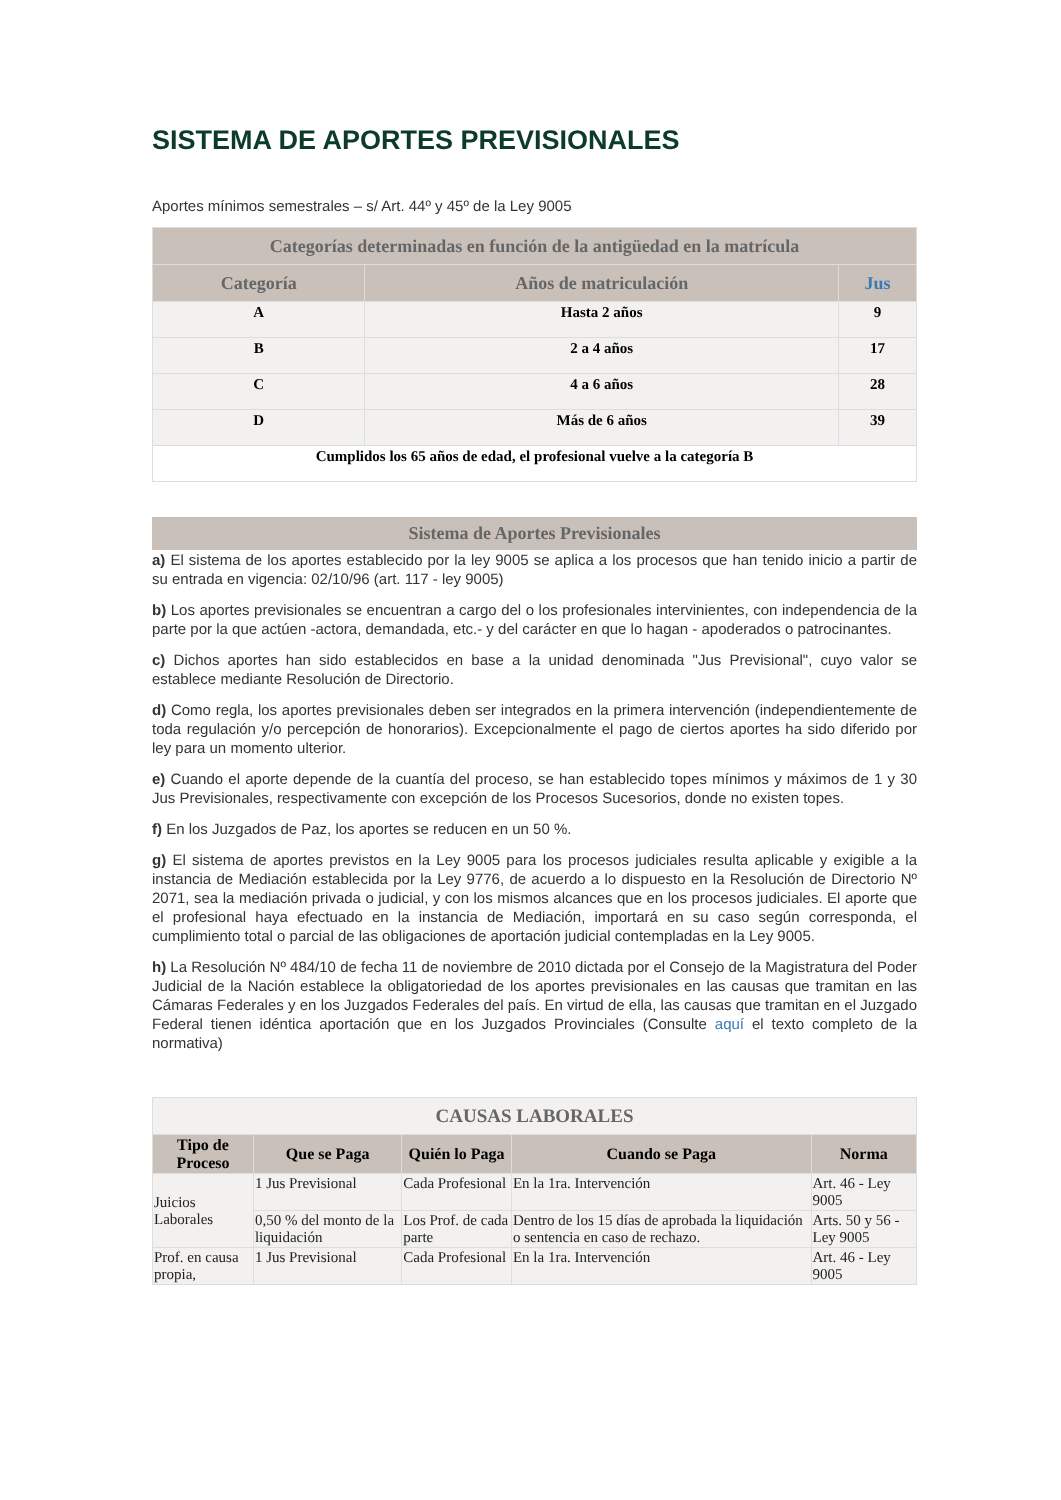SISTEMA DE APORTES PREVISIONALES
Aportes mínimos semestrales – s/ Art. 44º y 45º de la Ley 9005
| Categorías determinadas en función de la antigüedad en la matrícula | | |
| --- | --- | --- |
| Categoría | Años de matriculación | Jus |
| A | Hasta 2 años | 9 |
| B | 2 a 4 años | 17 |
| C | 4 a 6 años | 28 |
| D | Más de 6 años | 39 |
| Cumplidos los 65 años de edad, el profesional vuelve a la categoría B | | |
Sistema de Aportes Previsionales
a) El sistema de los aportes establecido por la ley 9005 se aplica a los procesos que han tenido inicio a partir de su entrada en vigencia: 02/10/96 (art. 117 - ley 9005)
b) Los aportes previsionales se encuentran a cargo del o los profesionales intervinientes, con independencia de la parte por la que actúen -actora, demandada, etc.- y del carácter en que lo hagan - apoderados o patrocinantes.
c) Dichos aportes han sido establecidos en base a la unidad denominada "Jus Previsional", cuyo valor se establece mediante Resolución de Directorio.
d) Como regla, los aportes previsionales deben ser integrados en la primera intervención (independientemente de toda regulación y/o percepción de honorarios). Excepcionalmente el pago de ciertos aportes ha sido diferido por ley para un momento ulterior.
e) Cuando el aporte depende de la cuantía del proceso, se han establecido topes mínimos y máximos de 1 y 30 Jus Previsionales, respectivamente con excepción de los Procesos Sucesorios, donde no existen topes.
f) En los Juzgados de Paz, los aportes se reducen en un 50 %.
g) El sistema de aportes previstos en la Ley 9005 para los procesos judiciales resulta aplicable y exigible a la instancia de Mediación establecida por la Ley 9776, de acuerdo a lo dispuesto en la Resolución de Directorio Nº 2071, sea la mediación privada o judicial, y con los mismos alcances que en los procesos judiciales. El aporte que el profesional haya efectuado en la instancia de Mediación, importará en su caso según corresponda, el cumplimiento total o parcial de las obligaciones de aportación judicial contempladas en la Ley 9005.
h) La Resolución Nº 484/10 de fecha 11 de noviembre de 2010 dictada por el Consejo de la Magistratura del Poder Judicial de la Nación establece la obligatoriedad de los aportes previsionales en las causas que tramitan en las Cámaras Federales y en los Juzgados Federales del país. En virtud de ella, las causas que tramitan en el Juzgado Federal tienen idéntica aportación que en los Juzgados Provinciales (Consulte aquí el texto completo de la normativa)
| CAUSAS LABORALES | | | | |
| --- | --- | --- | --- | --- |
| Tipo de Proceso | Que se Paga | Quién lo Paga | Cuando se Paga | Norma |
| Juicios Laborales | 1 Jus Previsional | Cada Profesional | En la 1ra. Intervención | Art. 46 - Ley 9005 |
| | 0,50 % del monto de la liquidación | Los Prof. de cada parte | Dentro de los 15 días de aprobada la liquidación o sentencia en caso de rechazo. | Arts. 50 y 56 - Ley 9005 |
| Prof. en causa propia, | 1 Jus Previsional | Cada Profesional | En la 1ra. Intervención | Art. 46 - Ley 9005 |